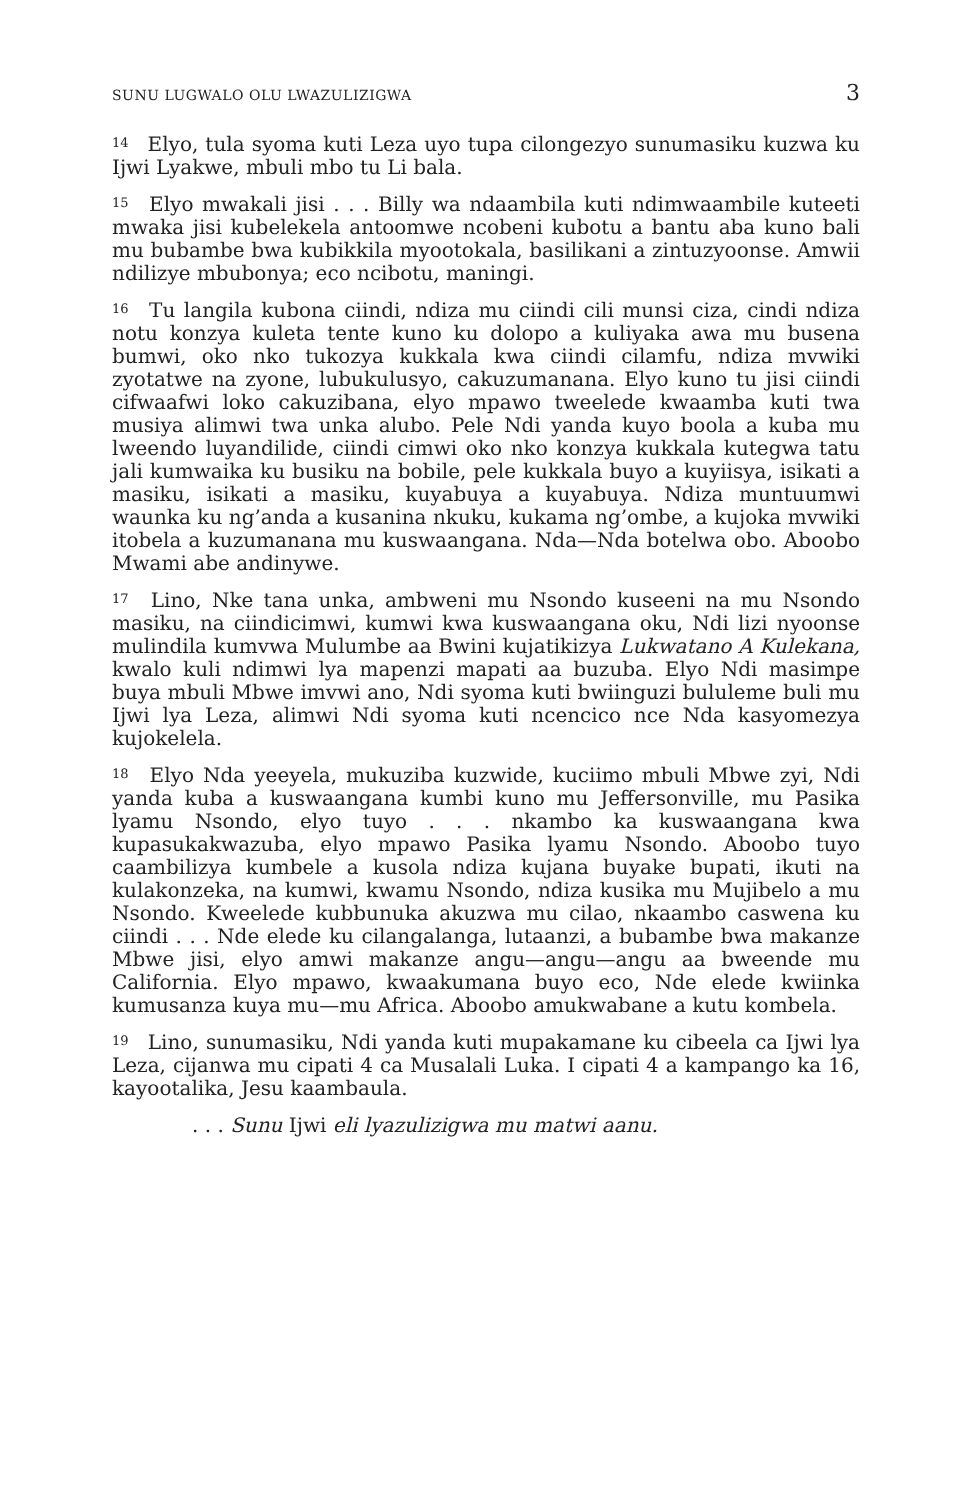SUNU LUGWALO OLU LWAZULIZIGWA 3
<sup>14</sup> Elyo, tula syoma kuti Leza uyo tupa cilongezyo sunumasiku kuzwa ku Ijwi Lyakwe, mbuli mbo tu Li bala.
<sup>15</sup> Elyo mwakali jisi . . . Billy wa ndaambila kuti ndimwaambile kuteeti mwaka jisi kubelekela antoomwe ncobeni kubotu a bantu aba kuno bali mu bubambe bwa kubikkila myootokala, basilikani a zintuzyoonse. Amwii ndilizye mbubonya; eco ncibotu, maningi.
<sup>16</sup> Tu langila kubona ciindi, ndiza mu ciindi cili munsi ciza, cindi ndiza notu konzya kuleta tente kuno ku dolopo a kuliyaka awa mu busena bumwi, oko nko tukozya kukkala kwa ciindi cilamfu, ndiza mvwiki zyotatwe na zyone, lubukulusyo, cakuzumanana. Elyo kuno tu jisi ciindi cifwaafwi loko cakuzibana, elyo mpawo tweelede kwaamba kuti twa musiya alimwi twa unka alubo. Pele Ndi yanda kuyo boola a kuba mu lweendo luyandilide, ciindi cimwi oko nko konzya kukkala kutegwa tatu jali kumwaika ku busiku na bobile, pele kukkala buyo a kuyiisya, isikati a masiku, isikati a masiku, kuyabuya a kuyabuya. Ndiza muntuumwi waunka ku ng’anda a kusanina nkuku, kukama ng’ombe, a kujoka mvwiki itobela a kuzumanana mu kuswaangana. Nda—Nda botelwa obo. Aboobo Mwami abe andinywe.
<sup>17</sup> Lino, Nke tana unka, ambweni mu Nsondo kuseeni na mu Nsondo masiku, na ciindicimwi, kumwi kwa kuswaangana oku, Ndi lizi nyoonse mulindila kumvwa Mulumbe aa Bwini kujatikizya Lukwatano A Kulekana, kwalo kuli ndimwi lya mapenzi mapati aa buzuba. Elyo Ndi masimpe buya mbuli Mbwe imvwi ano, Ndi syoma kuti bwiinguzi bululeme buli mu Ijwi lya Leza, alimwi Ndi syoma kuti ncencico nce Nda kasyomezya kujokelela.
<sup>18</sup> Elyo Nda yeeyela, mukuziba kuzwide, kuciimo mbuli Mbwe zyi, Ndi yanda kuba a kuswaangana kumbi kuno mu Jeffersonville, mu Pasika lyamu Nsondo, elyo tuyo . . . nkambo ka kuswaangana kwa kupasukakwazuba, elyo mpawo Pasika lyamu Nsondo. Aboobo tuyo caambilizya kumbele a kusola ndiza kujana buyake bupati, ikuti na kulakonzeka, na kumwi, kwamu Nsondo, ndiza kusika mu Mujibelo a mu Nsondo. Kweelede kubbunuka akuzwa mu cilao, nkaambo caswena ku ciindi . . . Nde elede ku cilangalanga, lutaanzi, a bubambe bwa makanze Mbwe jisi, elyo amwi makanze angu—angu—angu aa bweende mu California. Elyo mpawo, kwaakumana buyo eco, Nde elede kwiinka kumusanza kuya mu—mu Africa. Aboobo amukwabane a kutu kombela.
<sup>19</sup> Lino, sunumasiku, Ndi yanda kuti mupakamane ku cibeela ca Ijwi lya Leza, cijanwa mu cipati 4 ca Musalali Luka. I cipati 4 a kampango ka 16, kayootalika, Jesu kaambaula.
. . . Sunu Ijwi eli lyazulizigwa mu matwi aanu.